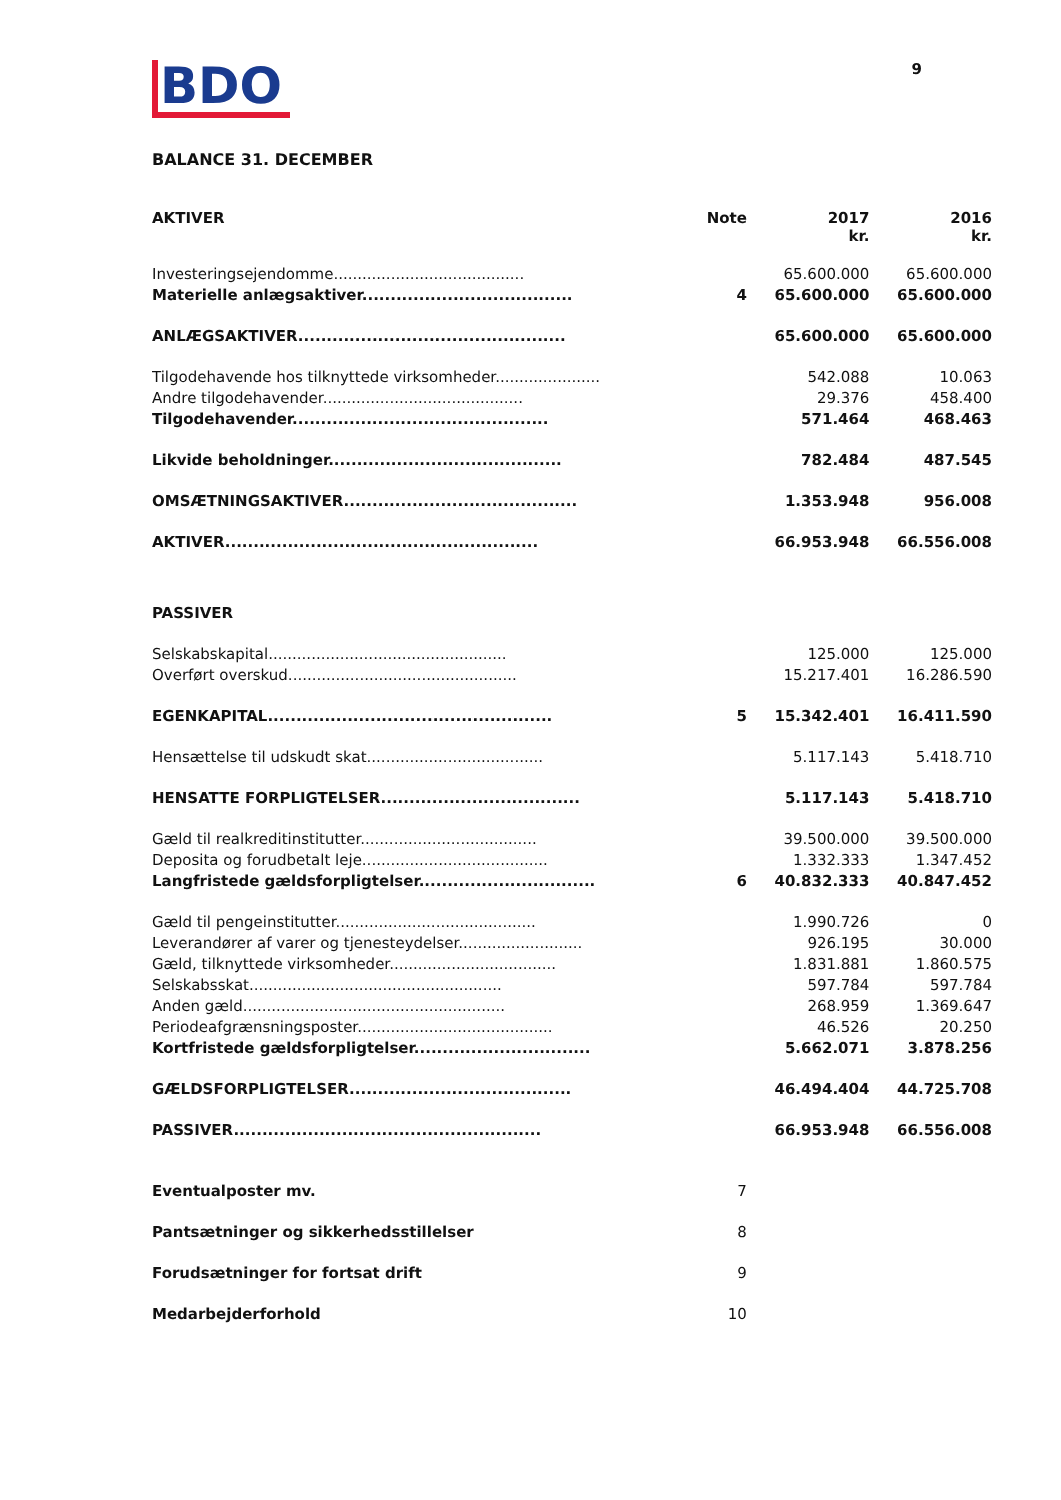9
BDO
BALANCE 31. DECEMBER
| AKTIVER | Note | 2017 kr. | 2016 kr. |
| --- | --- | --- | --- |
| Investeringsejendomme........................................ | | 65.600.000 | 65.600.000 |
| Materielle anlægsaktiver..................................... | 4 | 65.600.000 | 65.600.000 |
| ANLÆGSAKTIVER............................................... | | 65.600.000 | 65.600.000 |
| Tilgodehavende hos tilknyttede virksomheder...................... | | 542.088 | 10.063 |
| Andre tilgodehavender.......................................... | | 29.376 | 458.400 |
| Tilgodehavender............................................. | | 571.464 | 468.463 |
| Likvide beholdninger......................................... | | 782.484 | 487.545 |
| OMSÆTNINGSAKTIVER......................................... | | 1.353.948 | 956.008 |
| AKTIVER....................................................... | | 66.953.948 | 66.556.008 |
| PASSIVER | | | |
| Selskabskapital.................................................. | | 125.000 | 125.000 |
| Overført overskud................................................ | | 15.217.401 | 16.286.590 |
| EGENKAPITAL.................................................. | 5 | 15.342.401 | 16.411.590 |
| Hensættelse til udskudt skat..................................... | | 5.117.143 | 5.418.710 |
| HENSATTE FORPLIGTELSER................................... | | 5.117.143 | 5.418.710 |
| Gæld til realkreditinstitutter..................................... | | 39.500.000 | 39.500.000 |
| Deposita og forudbetalt leje....................................... | | 1.332.333 | 1.347.452 |
| Langfristede gældsforpligtelser............................... | 6 | 40.832.333 | 40.847.452 |
| Gæld til pengeinstitutter.......................................... | | 1.990.726 | 0 |
| Leverandører af varer og tjenesteydelser.......................... | | 926.195 | 30.000 |
| Gæld, tilknyttede virksomheder................................... | | 1.831.881 | 1.860.575 |
| Selskabsskat..................................................... | | 597.784 | 597.784 |
| Anden gæld....................................................... | | 268.959 | 1.369.647 |
| Periodeafgrænsningsposter......................................... | | 46.526 | 20.250 |
| Kortfristede gældsforpligtelser............................... | | 5.662.071 | 3.878.256 |
| GÆLDSFORPLIGTELSER....................................... | | 46.494.404 | 44.725.708 |
| PASSIVER...................................................... | | 66.953.948 | 66.556.008 |
| Eventualposter mv. | 7 | | |
| Pantsætninger og sikkerhedsstillelser | 8 | | |
| Forudsætninger for fortsat drift | 9 | | |
| Medarbejderforhold | 10 | | |